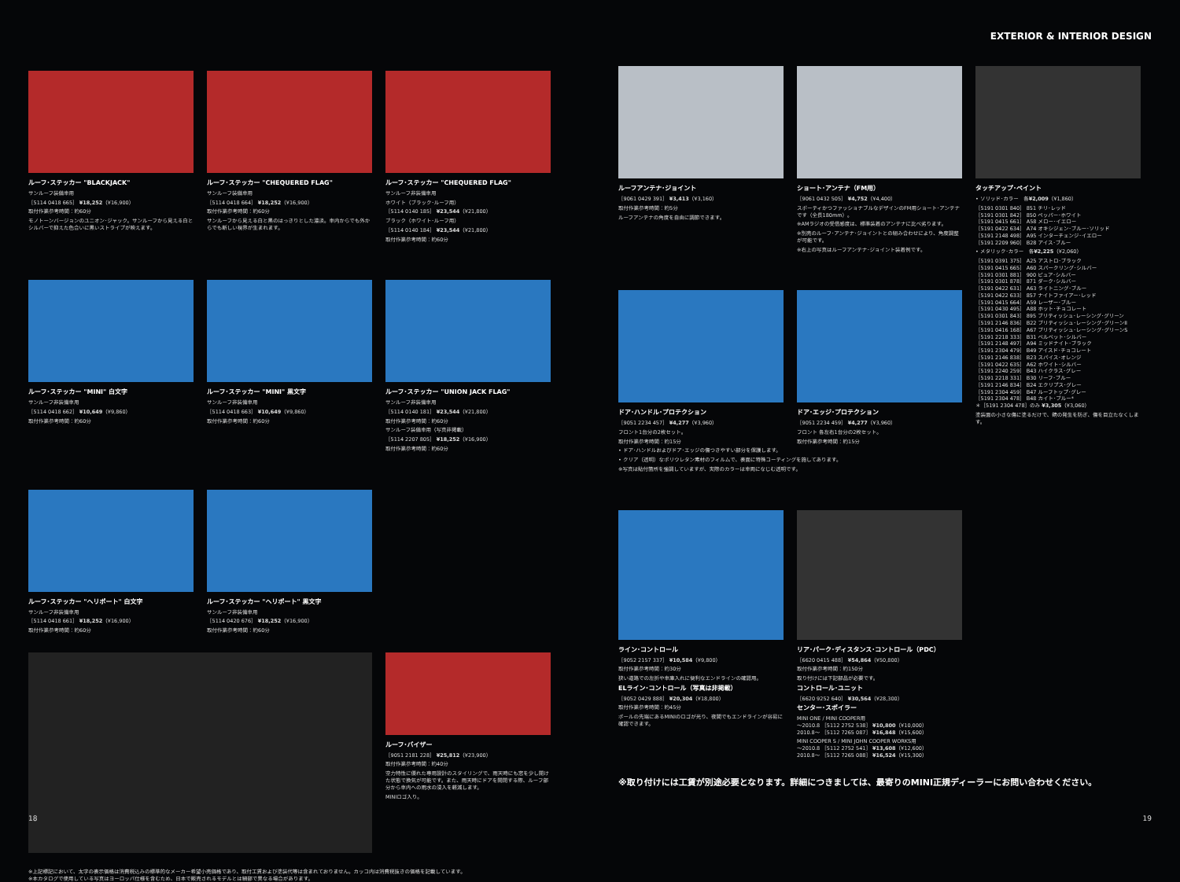ルーフ･ステッカー "BLACKJACK"
サンルーフ装備車用
［5114 0418 665］ ¥18,252（¥16,900）
取付作業参考時間：約60分
モノトーンバージョンのユニオン･ジャック。サンルーフから見える白とシルバーで抑えた色合いに黒いストライプが映えます。
ルーフ･ステッカー "CHEQUERED FLAG"
サンルーフ装備車用
［5114 0418 664］ ¥18,252（¥16,900）
取付作業参考時間：約60分
サンルーフから見える白と黒のはっきりとした濃淡。車内からでも外からでも新しい視界が生まれます。
ルーフ･ステッカー "CHEQUERED FLAG"
サンルーフ非装備車用
ホワイト（ブラック･ルーフ用）
［5114 0140 185］ ¥23,544（¥21,800）
ブラック（ホワイト･ルーフ用）
［5114 0140 184］ ¥23,544（¥21,800）
取付作業参考時間：約60分
ルーフ･ステッカー "MINI" 白文字
サンルーフ非装備車用
［5114 0418 662］ ¥10,649（¥9,860）
取付作業参考時間：約60分
ルーフ･ステッカー "MINI" 黒文字
サンルーフ非装備車用
［5114 0418 663］ ¥10,649（¥9,860）
取付作業参考時間：約60分
ルーフ･ステッカー "UNION JACK FLAG"
サンルーフ非装備車用
［5114 0140 181］ ¥23,544（¥21,800）
取付作業参考時間：約60分
サンルーフ装備車用（写真非掲載）
［5114 2207 805］ ¥18,252（¥16,900）
取付作業参考時間：約60分
ルーフ･ステッカー "ヘリポート" 白文字
サンルーフ非装備車用
［5114 0418 661］ ¥18,252（¥16,900）
取付作業参考時間：約60分
ルーフ･ステッカー "ヘリポート" 黒文字
サンルーフ非装備車用
［5114 0420 676］ ¥18,252（¥16,900）
取付作業参考時間：約60分
ルーフ･バイザー
［9051 2181 228］ ¥25,812（¥23,900）
取付作業参考時間：約40分
空力特性に優れた専用設計のスタイリングで、雨天時にも窓を少し開けた状態で換気が可能です。また、雨天時にドアを開閉する際、ルーフ部分から車内への雨水の浸入を軽減します。
MINIロゴ入り。
※上記標記において、太字の表示価格は消費税込みの標準的なメーカー希望小売価格であり、取付工賃および塗装代等は含まれておりません。カッコ内は消費税抜きの価格を記載しています。
※本カタログで使用している写真はヨーロッパ仕様を含むため、日本で販売されるモデルとは細部で異なる場合があります。
18
EXTERIOR & INTERIOR DESIGN
ルーフアンテナ･ジョイント
［9061 0429 391］ ¥3,413（¥3,160）
取付作業参考時間：約5分
ルーフアンテナの角度を自由に調節できます。
ショート･アンテナ（FM用）
［9061 0432 505］ ¥4,752（¥4,400）
スポーティかつファッショナブルなデザインのFM用ショート･アンテナです（全長180mm）。
※AMラジオの受信感度は、標準装着のアンテナに比べ劣ります。
※別売のルーフ･アンテナ･ジョイントとの組み合わせにより、角度調整が可能です。
※右上の写真はルーフアンテナ･ジョイント装着例です。
タッチアップ･ペイント
• ソリッド･カラー　各¥2,009（¥1,860）
［5191 0301 840］ 851 チリ･レッド
［5191 0301 842］ 850 ペッパー･ホワイト
［5191 0415 661］ A58 メロー･イエロー
［5191 0422 634］ A74 オキシジェン･ブルー･ソリッド
［5191 2148 498］ A95 インターチェンジ･イエロー
［5191 2209 960］ B28 アイス･ブルー
• メタリック･カラー　各¥2,225（¥2,060）
［5191 0391 375］ A25 アストロ･ブラック
［5191 0415 665］ A60 スパークリング･シルバー
［5191 0301 881］ 900 ピュア･シルバー
［5191 0301 878］ 871 ダーク･シルバー
［5191 0422 631］ A63 ライトニング･ブルー
［5191 0422 633］ 857 ナイトファイアー･レッド
［5191 0415 664］ A59 レーザー･ブルー
［5191 0430 495］ A88 ホット･チョコレート
［5191 0301 843］ 895 ブリティッシュ･レーシング･グリーン
［5191 2146 836］ B22 ブリティッシュ･レーシング･グリーンII
［5191 0416 168］ A67 ブリティッシュ･レーシング･グリーンS
［5191 2218 333］ B31 ベルベット･シルバー
［5191 2148 497］ A94 ミッドナイト･ブラック
［5191 2304 479］ B49 アイスド･チョコレート
［5191 2146 838］ B23 スパイス･オレンジ
［5191 0422 635］ A62 ホワイト･シルバー
［5191 2240 259］ B43 ハイクラス･グレー
［5191 2218 331］ B30 リーフ･ブルー
［5191 2146 834］ B24 エクリプス･グレー
［5191 2304 459］ B47 ルーフトップ･グレー
［5191 2304 478］ B48 カイト･ブルー*
＊［5191 2304 478］のみ ¥3,305（¥3,060）
塗装面の小さな傷に塗るだけで、錆の発生を防ぎ、傷を目立たなくします。
ドア･ハンドル･プロテクション
［9051 2234 457］ ¥4,277（¥3,960）
フロント1台分の2枚セット。
取付作業参考時間：約15分
ドア･エッジ･プロテクション
［9051 2234 459］ ¥4,277（¥3,960）
フロント 各左右1台分の2枚セット。
取付作業参考時間：約15分
• ドア･ハンドルおよびドア･エッジの傷つきやすい部分を保護します。
• クリア（透明）なポリウレタン素材のフィルムで、表面に特殊コーティングを施してあります。
※写真は貼付箇所を強調していますが、実際のカラーは車両になじむ透明です。
ライン･コントロール
［9052 2157 337］ ¥10,584（¥9,800）
取付作業参考時間：約30分
狭い道路での左折や車庫入れに便利なエンドラインの確認用。
ELライン･コントロール（写真は非掲載）
［9052 0429 888］ ¥20,304（¥18,800）
取付作業参考時間：約45分
ポールの先端にあるMINIのロゴが光り、夜間でもエンドラインが容易に確認できます。
リア･パーク･ディスタンス･コントロール（PDC）
［6620 0415 488］ ¥54,864（¥50,800）
取付作業参考時間：約150分
取り付けには下記部品が必要です。
コントロール･ユニット
［6620 9252 640］ ¥30,564（¥28,300）
センター･スポイラー
MINI ONE / MINI COOPER用
～2010.8 ［5112 2752 538］ ¥10,800（¥10,000）
2010.8～ ［5112 7265 087］ ¥16,848（¥15,600）
MINI COOPER S / MINI JOHN COOPER WORKS用
～2010.8 ［5112 2752 541］ ¥13,608（¥12,600）
2010.8～ ［5112 7265 088］ ¥16,524（¥15,300）
※取り付けには工賃が別途必要となります。詳細につきましては、最寄りのMINI正規ディーラーにお問い合わせください。
19